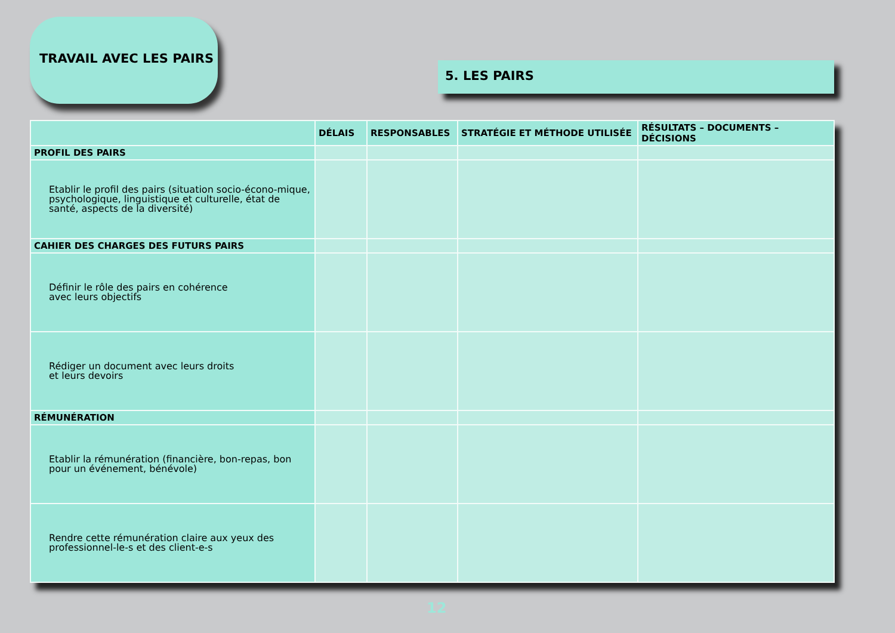TRAVAIL AVEC LES PAIRS
5. LES PAIRS
| | DÉLAIS | RESPONSABLES | STRATÉGIE ET MÉTHODE UTILISÉE | RÉSULTATS – DOCUMENTS – DÉCISIONS |
| --- | --- | --- | --- | --- |
| PROFIL DES PAIRS | | | | |
| Etablir le profil des pairs (situation socio-écono-mique, psychologique, linguistique et culturelle, état de santé, aspects de la diversité) | | | | |
| CAHIER DES CHARGES DES FUTURS PAIRS | | | | |
| Définir le rôle des pairs en cohérence avec leurs objectifs | | | | |
| Rédiger un document avec leurs droits et leurs devoirs | | | | |
| RÉMUNÉRATION | | | | |
| Etablir la rémunération (financière, bon-repas, bon pour un événement, bénévole) | | | | |
| Rendre cette rémunération claire aux yeux des professionnel-le-s et des client-e-s | | | | |
12